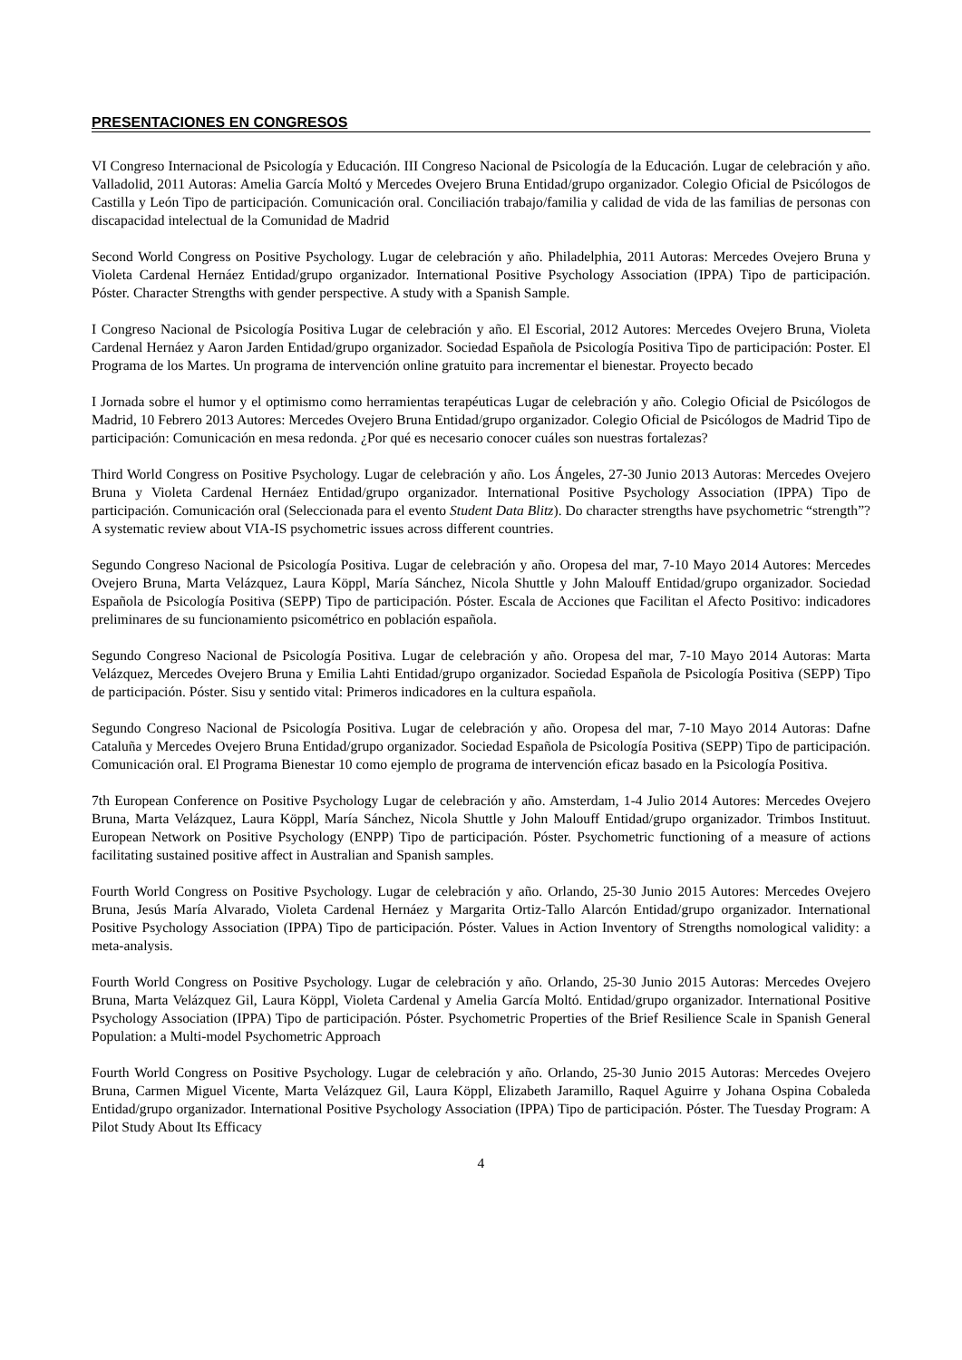PRESENTACIONES EN CONGRESOS
VI Congreso Internacional de Psicología y Educación. III Congreso Nacional de Psicología de la Educación. Lugar de celebración y año. Valladolid, 2011 Autoras: Amelia García Moltó y Mercedes Ovejero Bruna Entidad/grupo organizador. Colegio Oficial de Psicólogos de Castilla y León Tipo de participación. Comunicación oral. Conciliación trabajo/familia y calidad de vida de las familias de personas con discapacidad intelectual de la Comunidad de Madrid
Second World Congress on Positive Psychology. Lugar de celebración y año. Philadelphia, 2011 Autoras: Mercedes Ovejero Bruna y Violeta Cardenal Hernáez Entidad/grupo organizador. International Positive Psychology Association (IPPA) Tipo de participación. Póster. Character Strengths with gender perspective. A study with a Spanish Sample.
I Congreso Nacional de Psicología Positiva Lugar de celebración y año. El Escorial, 2012 Autores: Mercedes Ovejero Bruna, Violeta Cardenal Hernáez y Aaron Jarden Entidad/grupo organizador. Sociedad Española de Psicología Positiva Tipo de participación: Poster. El Programa de los Martes. Un programa de intervención online gratuito para incrementar el bienestar. Proyecto becado
I Jornada sobre el humor y el optimismo como herramientas terapéuticas Lugar de celebración y año. Colegio Oficial de Psicólogos de Madrid, 10 Febrero 2013 Autores: Mercedes Ovejero Bruna Entidad/grupo organizador. Colegio Oficial de Psicólogos de Madrid Tipo de participación: Comunicación en mesa redonda. ¿Por qué es necesario conocer cuáles son nuestras fortalezas?
Third World Congress on Positive Psychology. Lugar de celebración y año. Los Ángeles, 27-30 Junio 2013 Autoras: Mercedes Ovejero Bruna y Violeta Cardenal Hernáez Entidad/grupo organizador. International Positive Psychology Association (IPPA) Tipo de participación. Comunicación oral (Seleccionada para el evento Student Data Blitz). Do character strengths have psychometric “strength”? A systematic review about VIA-IS psychometric issues across different countries.
Segundo Congreso Nacional de Psicología Positiva. Lugar de celebración y año. Oropesa del mar, 7-10 Mayo 2014 Autores: Mercedes Ovejero Bruna, Marta Velázquez, Laura Köppl, María Sánchez, Nicola Shuttle y John Malouff Entidad/grupo organizador. Sociedad Española de Psicología Positiva (SEPP) Tipo de participación. Póster. Escala de Acciones que Facilitan el Afecto Positivo: indicadores preliminares de su funcionamiento psicométrico en población española.
Segundo Congreso Nacional de Psicología Positiva. Lugar de celebración y año. Oropesa del mar, 7-10 Mayo 2014 Autoras: Marta Velázquez, Mercedes Ovejero Bruna y Emilia Lahti Entidad/grupo organizador. Sociedad Española de Psicología Positiva (SEPP) Tipo de participación. Póster. Sisu y sentido vital: Primeros indicadores en la cultura española.
Segundo Congreso Nacional de Psicología Positiva. Lugar de celebración y año. Oropesa del mar, 7-10 Mayo 2014 Autoras: Dafne Cataluña y Mercedes Ovejero Bruna Entidad/grupo organizador. Sociedad Española de Psicología Positiva (SEPP) Tipo de participación. Comunicación oral. El Programa Bienestar 10 como ejemplo de programa de intervención eficaz basado en la Psicología Positiva.
7th European Conference on Positive Psychology Lugar de celebración y año. Amsterdam, 1-4 Julio 2014 Autores: Mercedes Ovejero Bruna, Marta Velázquez, Laura Köppl, María Sánchez, Nicola Shuttle y John Malouff Entidad/grupo organizador. Trimbos Instituut. European Network on Positive Psychology (ENPP) Tipo de participación. Póster. Psychometric functioning of a measure of actions facilitating sustained positive affect in Australian and Spanish samples.
Fourth World Congress on Positive Psychology. Lugar de celebración y año. Orlando, 25-30 Junio 2015 Autores: Mercedes Ovejero Bruna, Jesús María Alvarado, Violeta Cardenal Hernáez y Margarita Ortiz-Tallo Alarcón Entidad/grupo organizador. International Positive Psychology Association (IPPA) Tipo de participación. Póster. Values in Action Inventory of Strengths nomological validity: a meta-analysis.
Fourth World Congress on Positive Psychology. Lugar de celebración y año. Orlando, 25-30 Junio 2015 Autoras: Mercedes Ovejero Bruna, Marta Velázquez Gil, Laura Köppl, Violeta Cardenal y Amelia García Moltó. Entidad/grupo organizador. International Positive Psychology Association (IPPA) Tipo de participación. Póster. Psychometric Properties of the Brief Resilience Scale in Spanish General Population: a Multi-model Psychometric Approach
Fourth World Congress on Positive Psychology. Lugar de celebración y año. Orlando, 25-30 Junio 2015 Autoras: Mercedes Ovejero Bruna, Carmen Miguel Vicente, Marta Velázquez Gil, Laura Köppl, Elizabeth Jaramillo, Raquel Aguirre y Johana Ospina Cobaleda Entidad/grupo organizador. International Positive Psychology Association (IPPA) Tipo de participación. Póster. The Tuesday Program: A Pilot Study About Its Efficacy
4